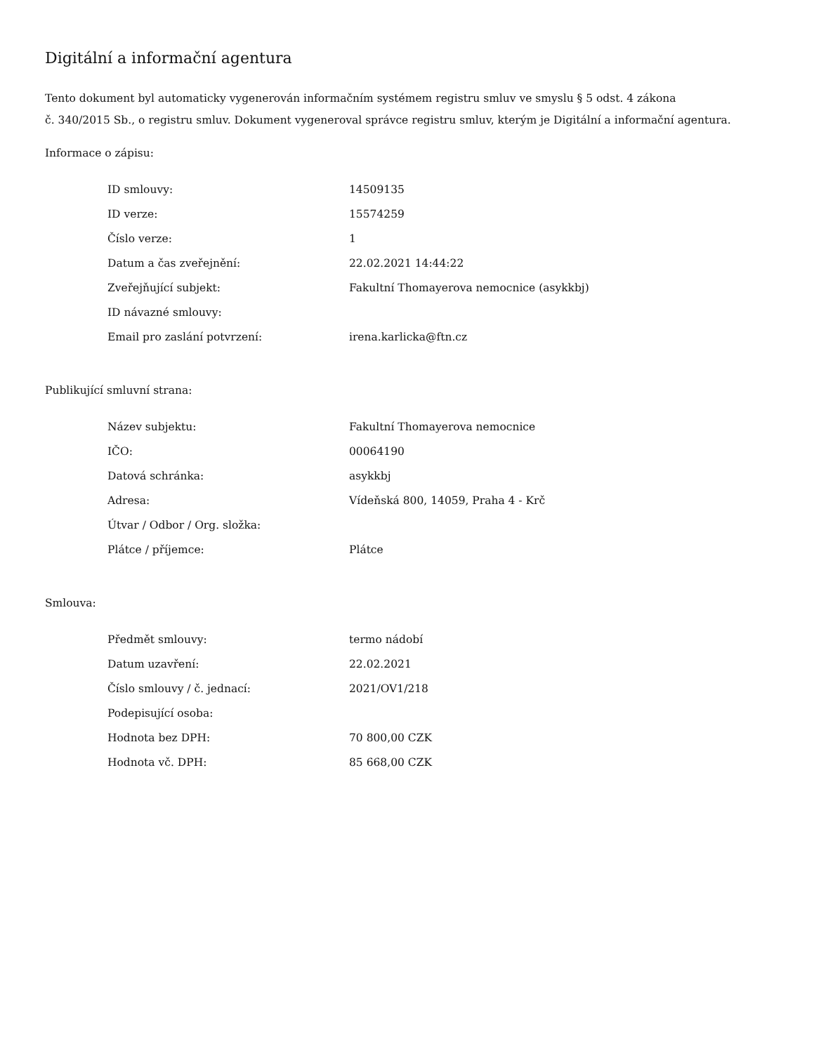Digitální a informační agentura
Tento dokument byl automaticky vygenerován informačním systémem registru smluv ve smyslu § 5 odst. 4 zákona
č. 340/2015 Sb., o registru smluv. Dokument vygeneroval správce registru smluv, kterým je Digitální a informační agentura.
Informace o zápisu:
| ID smlouvy: | 14509135 |
| ID verze: | 15574259 |
| Číslo verze: | 1 |
| Datum a čas zveřejnění: | 22.02.2021 14:44:22 |
| Zveřejňující subjekt: | Fakultní Thomayerova nemocnice (asykkbj) |
| ID návazné smlouvy: | |
| Email pro zaslání potvrzení: | irena.karlicka@ftn.cz |
Publikující smluvní strana:
| Název subjektu: | Fakultní Thomayerova nemocnice |
| IČO: | 00064190 |
| Datová schránka: | asykkbj |
| Adresa: | Vídeňská 800, 14059, Praha 4 - Krč |
| Útvar / Odbor / Org. složka: | |
| Plátce / příjemce: | Plátce |
Smlouva:
| Předmět smlouvy: | termo nádobí |
| Datum uzavření: | 22.02.2021 |
| Číslo smlouvy / č. jednací: | 2021/OV1/218 |
| Podepisující osoba: | |
| Hodnota bez DPH: | 70 800,00 CZK |
| Hodnota vč. DPH: | 85 668,00 CZK |